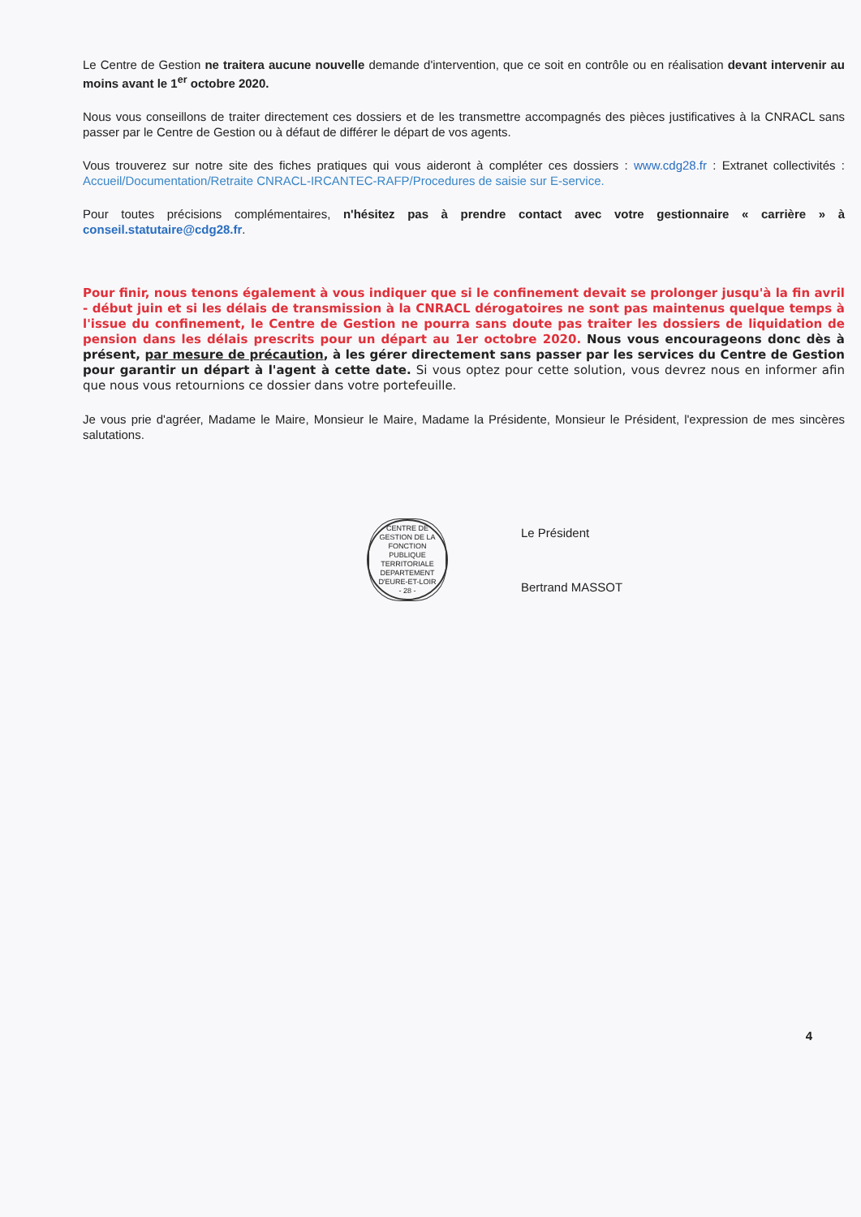Le Centre de Gestion ne traitera aucune nouvelle demande d'intervention, que ce soit en contrôle ou en réalisation devant intervenir au moins avant le 1<sup>er</sup> octobre 2020.
Nous vous conseillons de traiter directement ces dossiers et de les transmettre accompagnés des pièces justificatives à la CNRACL sans passer par le Centre de Gestion ou à défaut de différer le départ de vos agents.
Vous trouverez sur notre site des fiches pratiques qui vous aideront à compléter ces dossiers : www.cdg28.fr : Extranet collectivités : Accueil/Documentation/Retraite CNRACL-IRCANTEC-RAFP/Procedures de saisie sur E-service.
Pour toutes précisions complémentaires, n'hésitez pas à prendre contact avec votre gestionnaire « carrière » à conseil.statutaire@cdg28.fr.
Pour finir, nous tenons également à vous indiquer que si le confinement devait se prolonger jusqu'à la fin avril - début juin et si les délais de transmission à la CNRACL dérogatoires ne sont pas maintenus quelque temps à l'issue du confinement, le Centre de Gestion ne pourra sans doute pas traiter les dossiers de liquidation de pension dans les délais prescrits pour un départ au 1er octobre 2020. Nous vous encourageons donc dès à présent, par mesure de précaution, à les gérer directement sans passer par les services du Centre de Gestion pour garantir un départ à l'agent à cette date. Si vous optez pour cette solution, vous devrez nous en informer afin que nous vous retournions ce dossier dans votre portefeuille.
Je vous prie d'agréer, Madame le Maire, Monsieur le Maire, Madame la Présidente, Monsieur le Président, l'expression de mes sincères salutations.
CENTRE DE GESTION DE LA FONCTION PUBLIQUE TERRITORIALE
DEPARTEMENT D'EURE-ET-LOIR
- 28 -
Le Président
Bertrand MASSOT
4